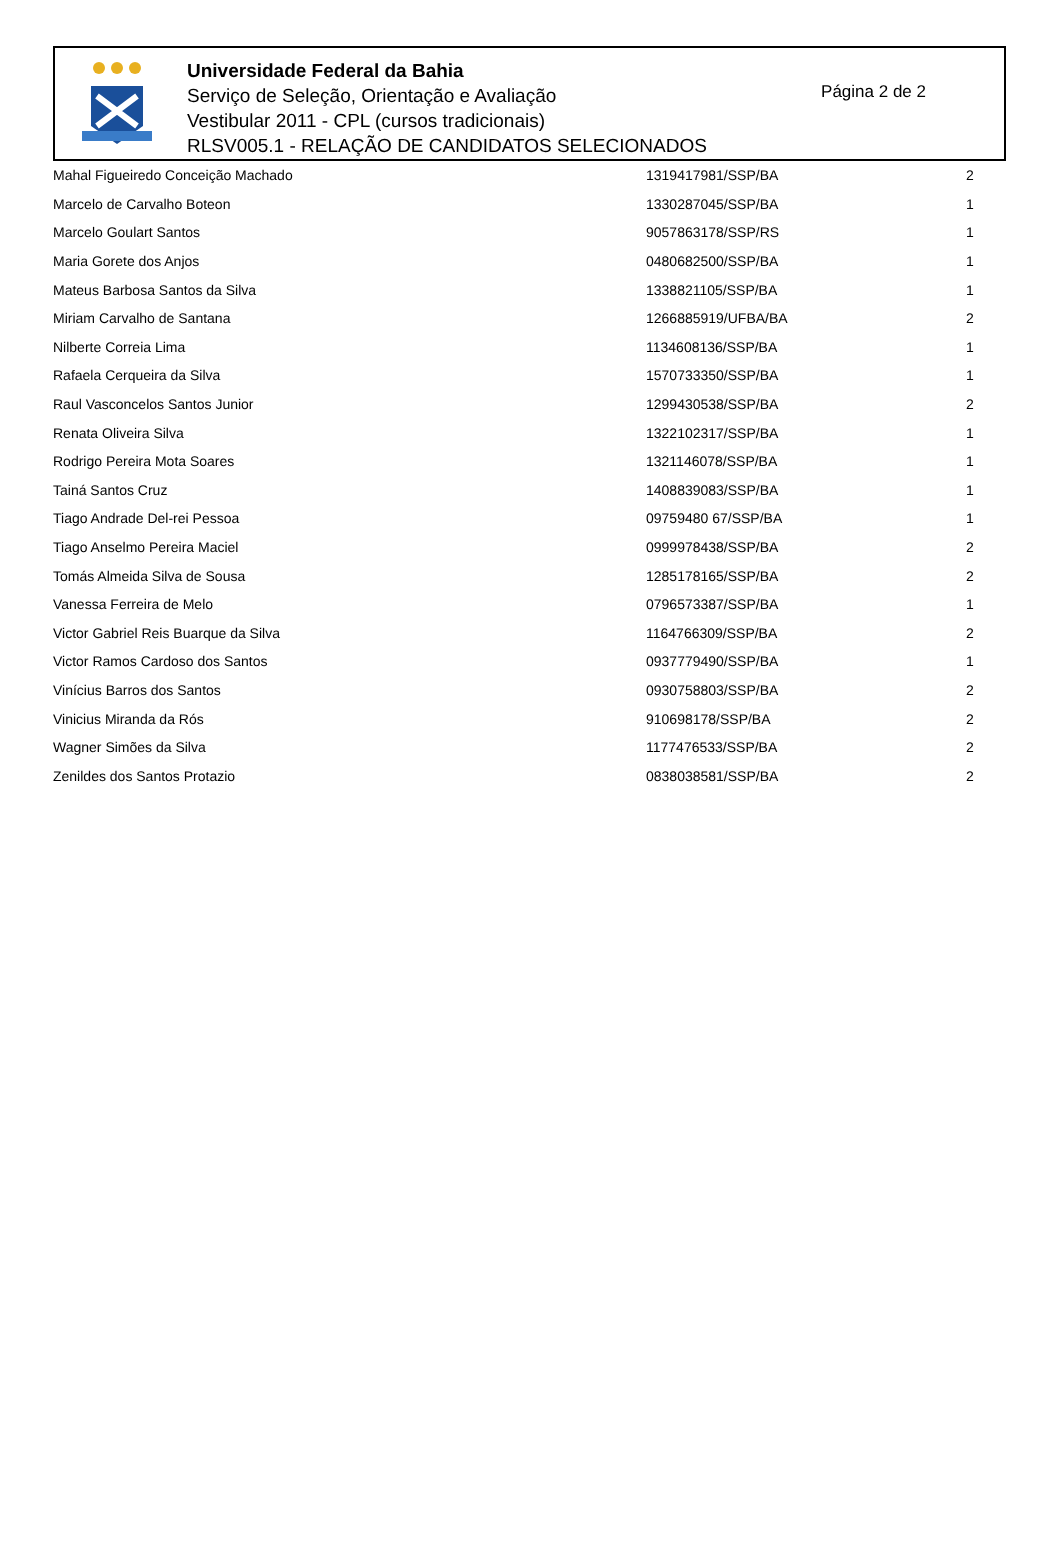Universidade Federal da Bahia
Serviço de Seleção, Orientação e Avaliação
Vestibular 2011 - CPL (cursos tradicionais)
RLSV005.1 - RELAÇÃO DE CANDIDATOS SELECIONADOS
Página 2 de 2
| Mahal Figueiredo Conceição Machado | 1319417981/SSP/BA | 2 |
| Marcelo de Carvalho Boteon | 1330287045/SSP/BA | 1 |
| Marcelo Goulart Santos | 9057863178/SSP/RS | 1 |
| Maria Gorete dos Anjos | 0480682500/SSP/BA | 1 |
| Mateus Barbosa Santos da Silva | 1338821105/SSP/BA | 1 |
| Miriam Carvalho de Santana | 1266885919/UFBA/BA | 2 |
| Nilberte Correia Lima | 1134608136/SSP/BA | 1 |
| Rafaela Cerqueira da Silva | 1570733350/SSP/BA | 1 |
| Raul Vasconcelos Santos Junior | 1299430538/SSP/BA | 2 |
| Renata Oliveira Silva | 1322102317/SSP/BA | 1 |
| Rodrigo Pereira Mota Soares | 1321146078/SSP/BA | 1 |
| Tainá Santos Cruz | 1408839083/SSP/BA | 1 |
| Tiago Andrade Del-rei Pessoa | 09759480 67/SSP/BA | 1 |
| Tiago Anselmo Pereira Maciel | 0999978438/SSP/BA | 2 |
| Tomás Almeida Silva de Sousa | 1285178165/SSP/BA | 2 |
| Vanessa Ferreira de Melo | 0796573387/SSP/BA | 1 |
| Victor Gabriel Reis Buarque da Silva | 1164766309/SSP/BA | 2 |
| Victor Ramos Cardoso dos Santos | 0937779490/SSP/BA | 1 |
| Vinícius Barros dos Santos | 0930758803/SSP/BA | 2 |
| Vinicius Miranda da Rós | 910698178/SSP/BA | 2 |
| Wagner Simões da Silva | 1177476533/SSP/BA | 2 |
| Zenildes dos Santos Protazio | 0838038581/SSP/BA | 2 |